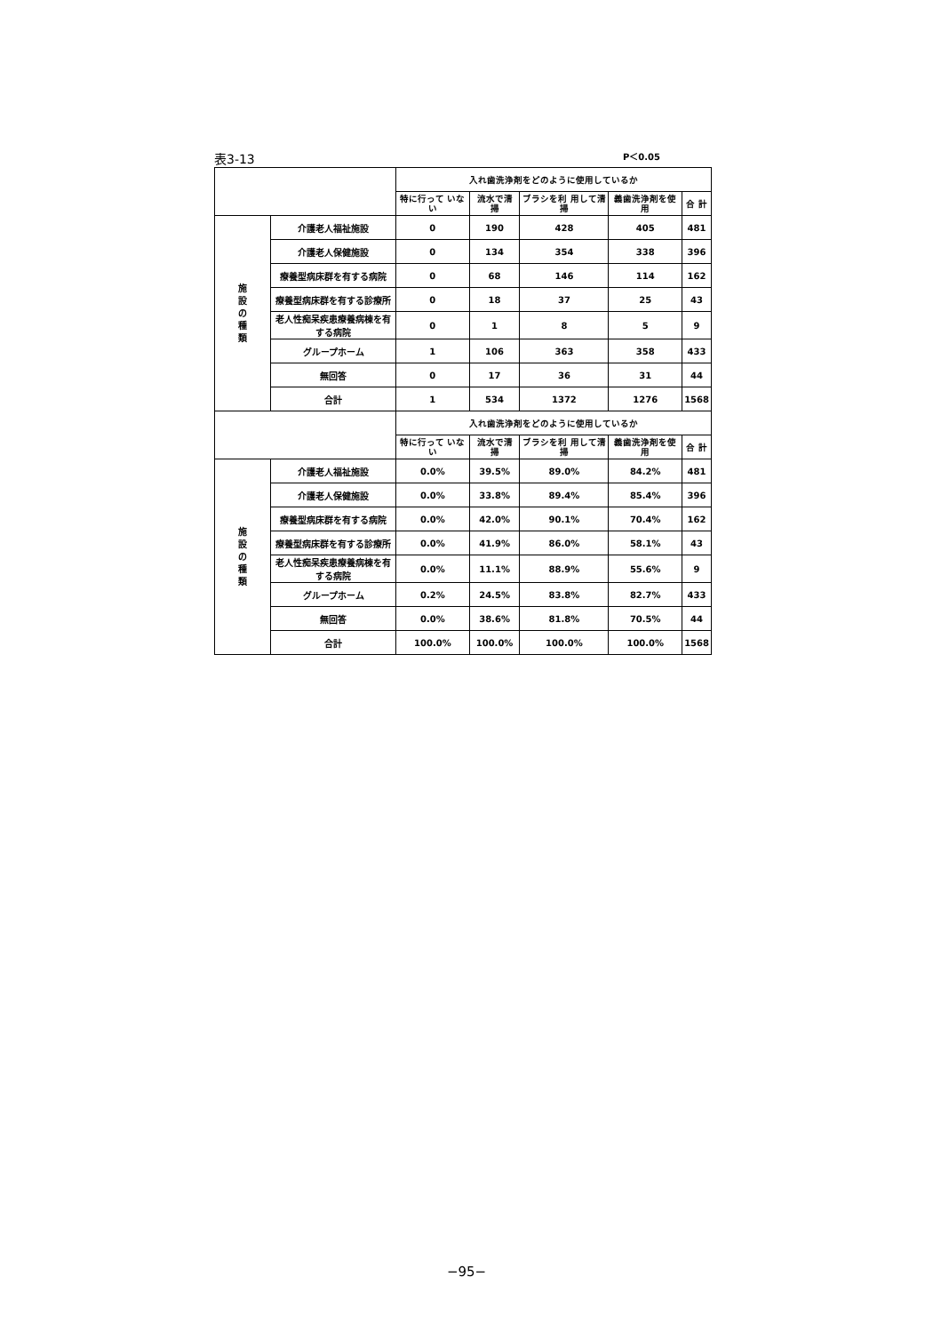表3-13 P＜0.05
| | | 入れ歯洗浄剤をどのように使用しているか | | | | |
| --- | --- | --- | --- | --- | --- | --- |
| | | 特に行って いない | 流水で清 掃 | ブラシを利 用して清掃 | 義歯洗浄剤を使 用 | 合 計 |
| 施 設 の 種 類 | 介護老人福祉施設 | 0 | 190 | 428 | 405 | 481 |
| | 介護老人保健施設 | 0 | 134 | 354 | 338 | 396 |
| | 療養型病床群を有する病院 | 0 | 68 | 146 | 114 | 162 |
| | 療養型病床群を有する診療所 | 0 | 18 | 37 | 25 | 43 |
| | 老人性痴呆疾患療養病棟を有する病院 | 0 | 1 | 8 | 5 | 9 |
| | グループホーム | 1 | 106 | 363 | 358 | 433 |
| | 無回答 | 0 | 17 | 36 | 31 | 44 |
| | 合計 | 1 | 534 | 1372 | 1276 | 1568 |
| | | 入れ歯洗浄剤をどのように使用しているか | | | | |
| | | 特に行って いない | 流水で清 掃 | ブラシを利 用して清掃 | 義歯洗浄剤を使 用 | 合 計 |
| 施 設 の 種 類 | 介護老人福祉施設 | 0.0% | 39.5% | 89.0% | 84.2% | 481 |
| | 介護老人保健施設 | 0.0% | 33.8% | 89.4% | 85.4% | 396 |
| | 療養型病床群を有する病院 | 0.0% | 42.0% | 90.1% | 70.4% | 162 |
| | 療養型病床群を有する診療所 | 0.0% | 41.9% | 86.0% | 58.1% | 43 |
| | 老人性痴呆疾患療養病棟を有する病院 | 0.0% | 11.1% | 88.9% | 55.6% | 9 |
| | グループホーム | 0.2% | 24.5% | 83.8% | 82.7% | 433 |
| | 無回答 | 0.0% | 38.6% | 81.8% | 70.5% | 44 |
| | 合計 | 100.0% | 100.0% | 100.0% | 100.0% | 1568 |
−95−